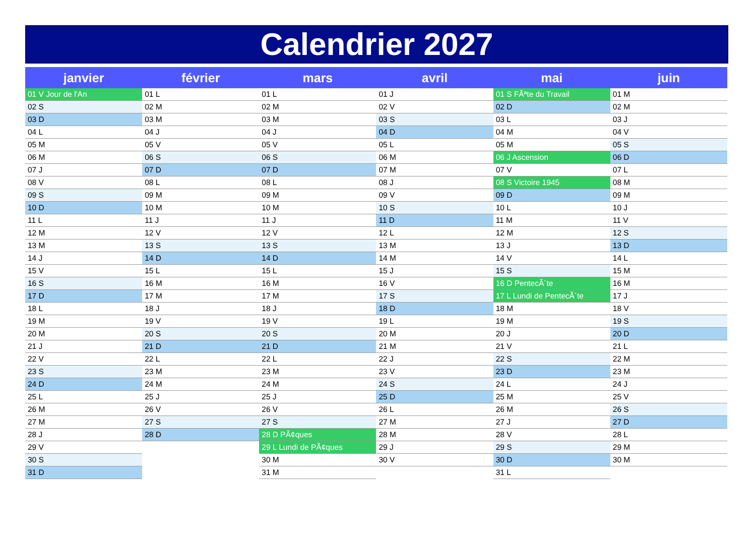Calendrier 2027
| janvier | février | mars | avril | mai | juin |
| --- | --- | --- | --- | --- | --- |
| 01 V Jour de l'An | 01 L | 01 L | 01 J | 01 S FÃªte du Travail | 01 M |
| 02 S | 02 M | 02 M | 02 V | 02 D | 02 M |
| 03 D | 03 M | 03 M | 03 S | 03 L | 03 J |
| 04 L | 04 J | 04 J | 04 D | 04 M | 04 V |
| 05 M | 05 V | 05 V | 05 L | 05 M | 05 S |
| 06 M | 06 S | 06 S | 06 M | 06 J Ascension | 06 D |
| 07 J | 07 D | 07 D | 07 M | 07 V | 07 L |
| 08 V | 08 L | 08 L | 08 J | 08 S Victoire 1945 | 08 M |
| 09 S | 09 M | 09 M | 09 V | 09 D | 09 M |
| 10 D | 10 M | 10 M | 10 S | 10 L | 10 J |
| 11 L | 11 J | 11 J | 11 D | 11 M | 11 V |
| 12 M | 12 V | 12 V | 12 L | 12 M | 12 S |
| 13 M | 13 S | 13 S | 13 M | 13 J | 13 D |
| 14 J | 14 D | 14 D | 14 M | 14 V | 14 L |
| 15 V | 15 L | 15 L | 15 J | 15 S | 15 M |
| 16 S | 16 M | 16 M | 16 V | 16 D PentecÃ´te | 16 M |
| 17 D | 17 M | 17 M | 17 S | 17 L Lundi de PentecÃ´te | 17 J |
| 18 L | 18 J | 18 J | 18 D | 18 M | 18 V |
| 19 M | 19 V | 19 V | 19 L | 19 M | 19 S |
| 20 M | 20 S | 20 S | 20 M | 20 J | 20 D |
| 21 J | 21 D | 21 D | 21 M | 21 V | 21 L |
| 22 V | 22 L | 22 L | 22 J | 22 S | 22 M |
| 23 S | 23 M | 23 M | 23 V | 23 D | 23 M |
| 24 D | 24 M | 24 M | 24 S | 24 L | 24 J |
| 25 L | 25 J | 25 J | 25 D | 25 M | 25 V |
| 26 M | 26 V | 26 V | 26 L | 26 M | 26 S |
| 27 M | 27 S | 27 S | 27 M | 27 J | 27 D |
| 28 J | 28 D | 28 D PÃ¢ques | 28 M | 28 V | 28 L |
| 29 V | | 29 L Lundi de PÃ¢ques | 29 J | 29 S | 29 M |
| 30 S | | 30 M | 30 V | 30 D | 30 M |
| 31 D | | 31 M | | 31 L | |